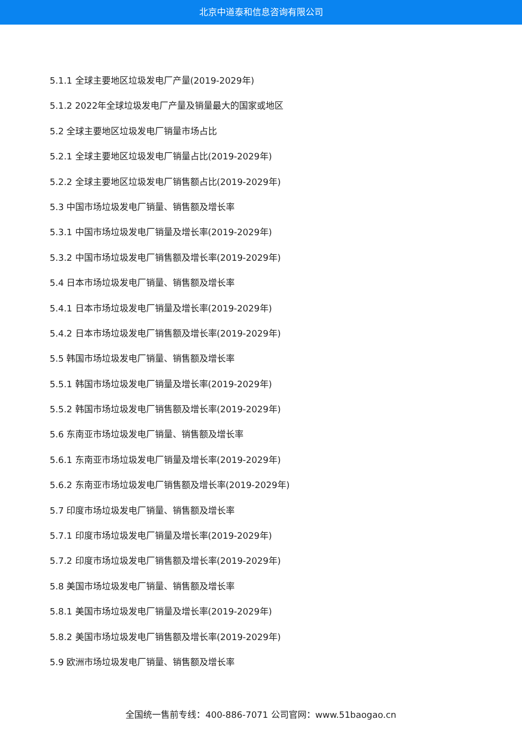北京中道泰和信息咨询有限公司
5.1.1 全球主要地区垃圾发电厂产量(2019-2029年)
5.1.2 2022年全球垃圾发电厂产量及销量最大的国家或地区
5.2 全球主要地区垃圾发电厂销量市场占比
5.2.1 全球主要地区垃圾发电厂销量占比(2019-2029年)
5.2.2 全球主要地区垃圾发电厂销售额占比(2019-2029年)
5.3 中国市场垃圾发电厂销量、销售额及增长率
5.3.1 中国市场垃圾发电厂销量及增长率(2019-2029年)
5.3.2 中国市场垃圾发电厂销售额及增长率(2019-2029年)
5.4 日本市场垃圾发电厂销量、销售额及增长率
5.4.1 日本市场垃圾发电厂销量及增长率(2019-2029年)
5.4.2 日本市场垃圾发电厂销售额及增长率(2019-2029年)
5.5 韩国市场垃圾发电厂销量、销售额及增长率
5.5.1 韩国市场垃圾发电厂销量及增长率(2019-2029年)
5.5.2 韩国市场垃圾发电厂销售额及增长率(2019-2029年)
5.6 东南亚市场垃圾发电厂销量、销售额及增长率
5.6.1 东南亚市场垃圾发电厂销量及增长率(2019-2029年)
5.6.2 东南亚市场垃圾发电厂销售额及增长率(2019-2029年)
5.7 印度市场垃圾发电厂销量、销售额及增长率
5.7.1 印度市场垃圾发电厂销量及增长率(2019-2029年)
5.7.2 印度市场垃圾发电厂销售额及增长率(2019-2029年)
5.8 美国市场垃圾发电厂销量、销售额及增长率
5.8.1 美国市场垃圾发电厂销量及增长率(2019-2029年)
5.8.2 美国市场垃圾发电厂销售额及增长率(2019-2029年)
5.9 欧洲市场垃圾发电厂销量、销售额及增长率
全国统一售前专线：400-886-7071 公司官网：www.51baogao.cn